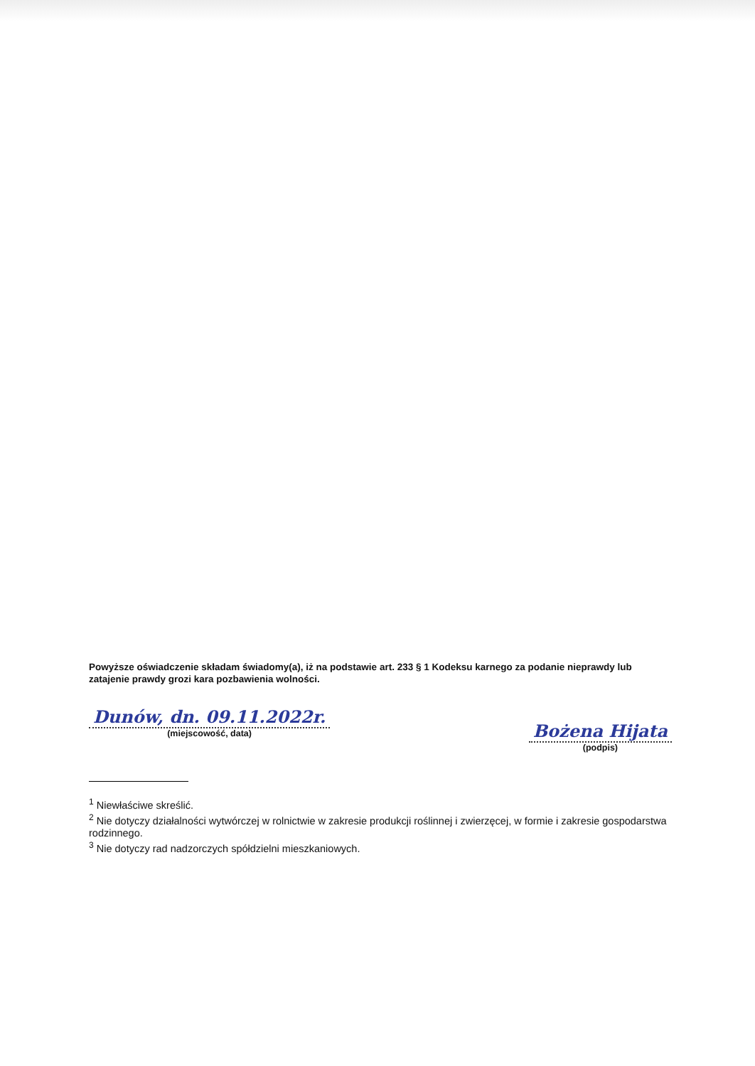Powyższe oświadczenie składam świadomy(a), iż na podstawie art. 233 § 1 Kodeksu karnego za podanie nieprawdy lub zatajenie prawdy grozi kara pozbawienia wolności.
Dunów, dn. 09.11.2022r.
(miejscowość, data)
Bożena Hijata
(podpis)
<sup>1</sup> Niewłaściwe skreślić.
<sup>2</sup> Nie dotyczy działalności wytwórczej w rolnictwie w zakresie produkcji roślinnej i zwierzęcej, w formie i zakresie gospodarstwa rodzinnego.
<sup>3</sup> Nie dotyczy rad nadzorczych spółdzielni mieszkaniowych.